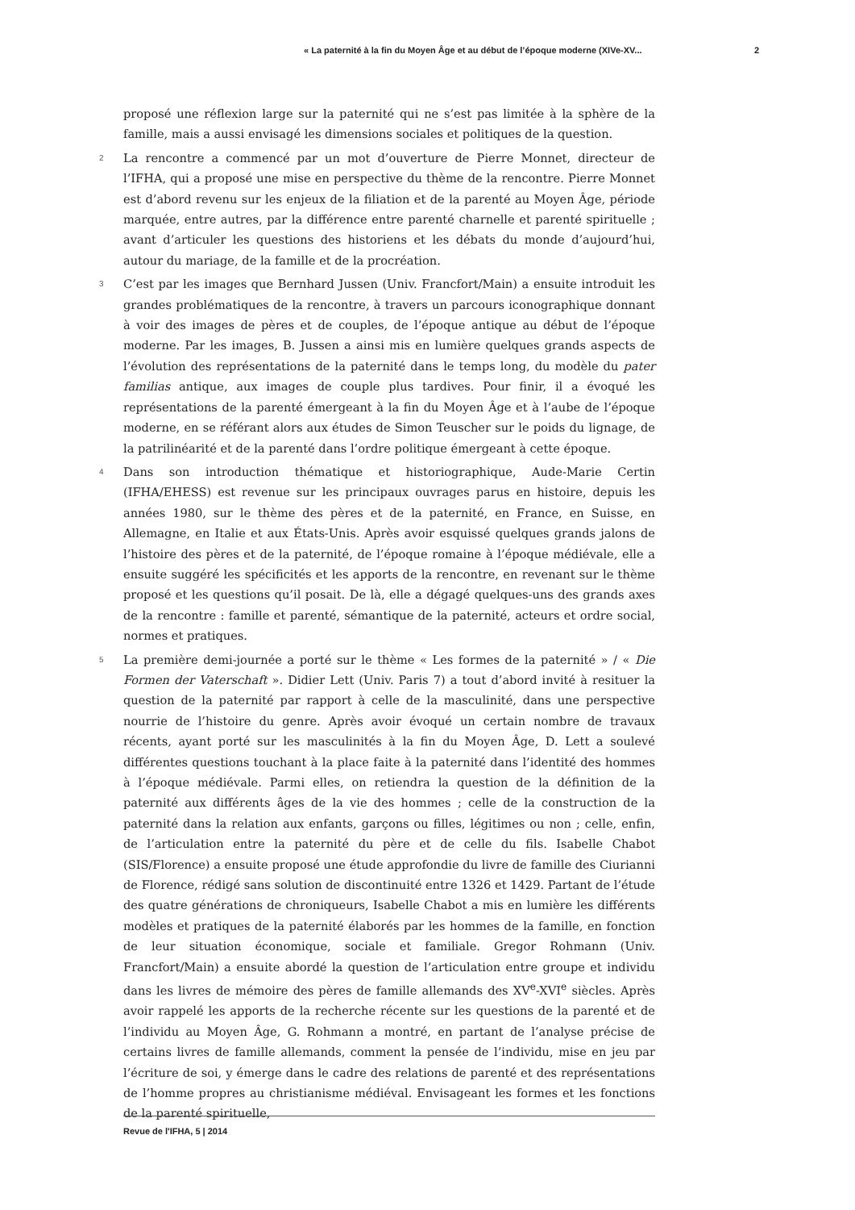« La paternité à la fin du Moyen Âge et au début de l’époque moderne (XIVe-XV... 2
proposé une réflexion large sur la paternité qui ne s’est pas limitée à la sphère de la famille, mais a aussi envisagé les dimensions sociales et politiques de la question.
2 La rencontre a commencé par un mot d’ouverture de Pierre Monnet, directeur de l’IFHA, qui a proposé une mise en perspective du thème de la rencontre. Pierre Monnet est d’abord revenu sur les enjeux de la filiation et de la parenté au Moyen Âge, période marquée, entre autres, par la différence entre parenté charnelle et parenté spirituelle ; avant d’articuler les questions des historiens et les débats du monde d’aujourd’hui, autour du mariage, de la famille et de la procréation.
3 C’est par les images que Bernhard Jussen (Univ. Francfort/Main) a ensuite introduit les grandes problématiques de la rencontre, à travers un parcours iconographique donnant à voir des images de pères et de couples, de l’époque antique au début de l’époque moderne. Par les images, B. Jussen a ainsi mis en lumière quelques grands aspects de l’évolution des représentations de la paternité dans le temps long, du modèle du pater familias antique, aux images de couple plus tardives. Pour finir, il a évoqué les représentations de la parenté émergeant à la fin du Moyen Âge et à l’aube de l’époque moderne, en se référant alors aux études de Simon Teuscher sur le poids du lignage, de la patrilinéarité et de la parenté dans l’ordre politique émergeant à cette époque.
4 Dans son introduction thématique et historiographique, Aude-Marie Certin (IFHA/EHESS) est revenue sur les principaux ouvrages parus en histoire, depuis les années 1980, sur le thème des pères et de la paternité, en France, en Suisse, en Allemagne, en Italie et aux États-Unis. Après avoir esquissé quelques grands jalons de l’histoire des pères et de la paternité, de l’époque romaine à l’époque médiévale, elle a ensuite suggéré les spécificités et les apports de la rencontre, en revenant sur le thème proposé et les questions qu’il posait. De là, elle a dégagé quelques-uns des grands axes de la rencontre : famille et parenté, sémantique de la paternité, acteurs et ordre social, normes et pratiques.
5 La première demi-journée a porté sur le thème « Les formes de la paternité » / « Die Formen der Vaterschaft ». Didier Lett (Univ. Paris 7) a tout d’abord invité à resituer la question de la paternité par rapport à celle de la masculinité, dans une perspective nourrie de l’histoire du genre. Après avoir évoqué un certain nombre de travaux récents, ayant porté sur les masculinités à la fin du Moyen Âge, D. Lett a soulevé différentes questions touchant à la place faite à la paternité dans l’identité des hommes à l’époque médiévale. Parmi elles, on retiendra la question de la définition de la paternité aux différents âges de la vie des hommes ; celle de la construction de la paternité dans la relation aux enfants, garçons ou filles, légitimes ou non ; celle, enfin, de l’articulation entre la paternité du père et de celle du fils. Isabelle Chabot (SIS/Florence) a ensuite proposé une étude approfondie du livre de famille des Ciurianni de Florence, rédigé sans solution de discontinuité entre 1326 et 1429. Partant de l’étude des quatre générations de chroniqueurs, Isabelle Chabot a mis en lumière les différents modèles et pratiques de la paternité élaborés par les hommes de la famille, en fonction de leur situation économique, sociale et familiale. Gregor Rohmann (Univ. Francfort/Main) a ensuite abordé la question de l’articulation entre groupe et individu dans les livres de mémoire des pères de famille allemands des XV<sup>e</sup>-XVI<sup>e</sup> siècles. Après avoir rappelé les apports de la recherche récente sur les questions de la parenté et de l’individu au Moyen Âge, G. Rohmann a montré, en partant de l’analyse précise de certains livres de famille allemands, comment la pensée de l’individu, mise en jeu par l’écriture de soi, y émerge dans le cadre des relations de parenté et des représentations de l’homme propres au christianisme médiéval. Envisageant les formes et les fonctions de la parenté spirituelle,
Revue de l'IFHA, 5 | 2014